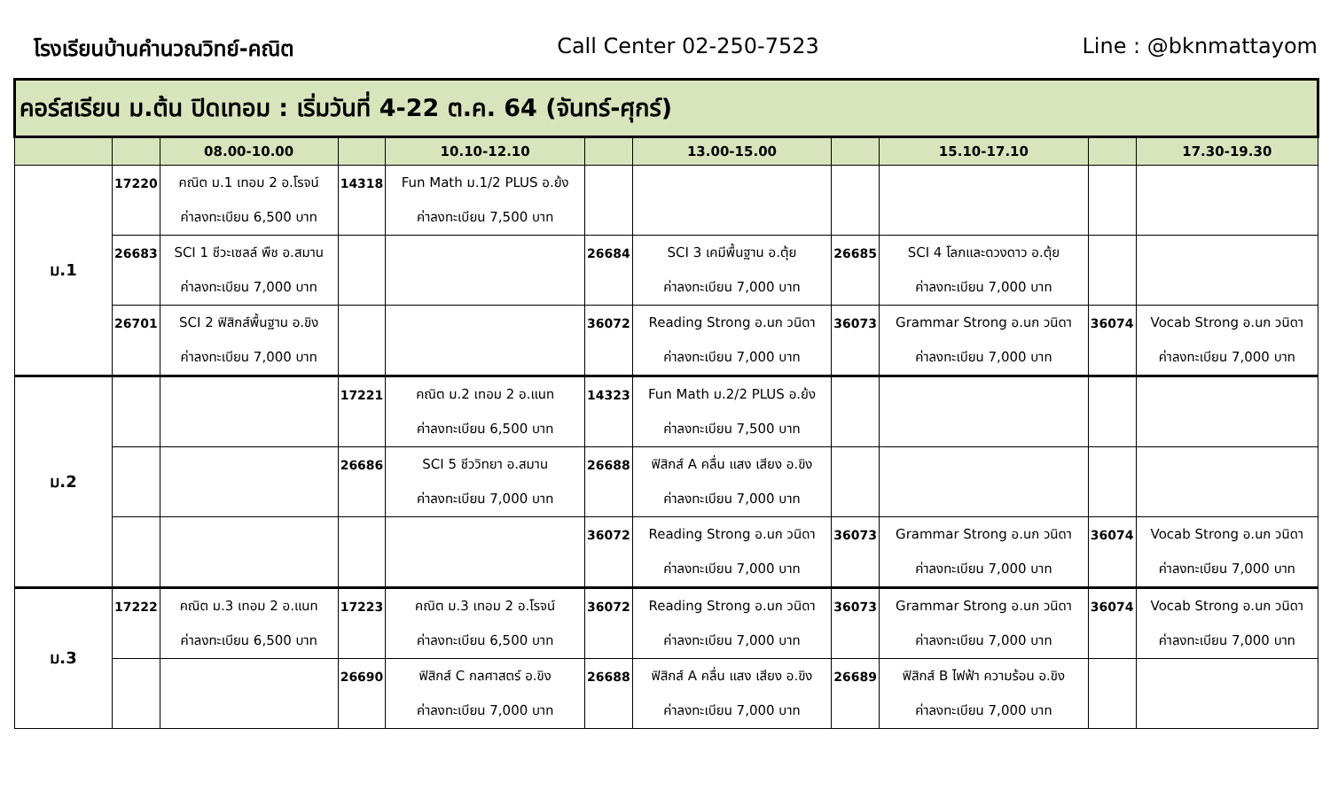โรงเรียนบ้านคำนวณวิทย์-คณิต Call Center 02-250-7523 Line : @bknmattayom
| คอร์สเรียน ม.ต้น ปิดเทอม : เริ่มวันที่ 4-22 ต.ค. 64 (จันทร์-ศุกร์) | | | | | | | | | | |
| | | 08.00-10.00 | | 10.10-12.10 | | 13.00-15.00 | | 15.10-17.10 | | 17.30-19.30 |
| ม.1 | 17220 | คณิต ม.1 เทอม 2 อ.โรจน์ ค่าลงทะเบียน 6,500 บาท | 14318 | Fun Math ม.1/2 PLUS อ.ย้ง ค่าลงทะเบียน 7,500 บาท | | | | | | |
| | 26683 | SCI 1 ชีวะเซลล์ พืช อ.สมาน ค่าลงทะเบียน 7,000 บาท | | | 26684 | SCI 3 เคมีพื้นฐาน อ.ตุ้ย ค่าลงทะเบียน 7,000 บาท | 26685 | SCI 4 โลกและดวงดาว อ.ตุ้ย ค่าลงทะเบียน 7,000 บาท | | |
| | 26701 | SCI 2 ฟิสิกส์พื้นฐาน อ.ขิง ค่าลงทะเบียน 7,000 บาท | | | 36072 | Reading Strong อ.นก วนิดา ค่าลงทะเบียน 7,000 บาท | 36073 | Grammar Strong อ.นก วนิดา ค่าลงทะเบียน 7,000 บาท | 36074 | Vocab Strong อ.นก วนิดา ค่าลงทะเบียน 7,000 บาท |
| ม.2 | | | 17221 | คณิต ม.2 เทอม 2 อ.แนท ค่าลงทะเบียน 6,500 บาท | 14323 | Fun Math ม.2/2 PLUS อ.ย้ง ค่าลงทะเบียน 7,500 บาท | | | | |
| | | | 26686 | SCI 5 ชีววิทยา อ.สมาน ค่าลงทะเบียน 7,000 บาท | 26688 | ฟิสิกส์ A คลื่น แสง เสียง อ.ขิง ค่าลงทะเบียน 7,000 บาท | | | | |
| | | | | | 36072 | Reading Strong อ.นก วนิดา ค่าลงทะเบียน 7,000 บาท | 36073 | Grammar Strong อ.นก วนิดา ค่าลงทะเบียน 7,000 บาท | 36074 | Vocab Strong อ.นก วนิดา ค่าลงทะเบียน 7,000 บาท |
| ม.3 | 17222 | คณิต ม.3 เทอม 2 อ.แนท ค่าลงทะเบียน 6,500 บาท | 17223 | คณิต ม.3 เทอม 2 อ.โรจน์ ค่าลงทะเบียน 6,500 บาท | 36072 | Reading Strong อ.นก วนิดา ค่าลงทะเบียน 7,000 บาท | 36073 | Grammar Strong อ.นก วนิดา ค่าลงทะเบียน 7,000 บาท | 36074 | Vocab Strong อ.นก วนิดา ค่าลงทะเบียน 7,000 บาท |
| | | | 26690 | ฟิสิกส์ C กลศาสตร์ อ.ขิง ค่าลงทะเบียน 7,000 บาท | 26688 | ฟิสิกส์ A คลื่น แสง เสียง อ.ขิง ค่าลงทะเบียน 7,000 บาท | 26689 | ฟิสิกส์ B ไฟฟ้า ความร้อน อ.ขิง ค่าลงทะเบียน 7,000 บาท | | |